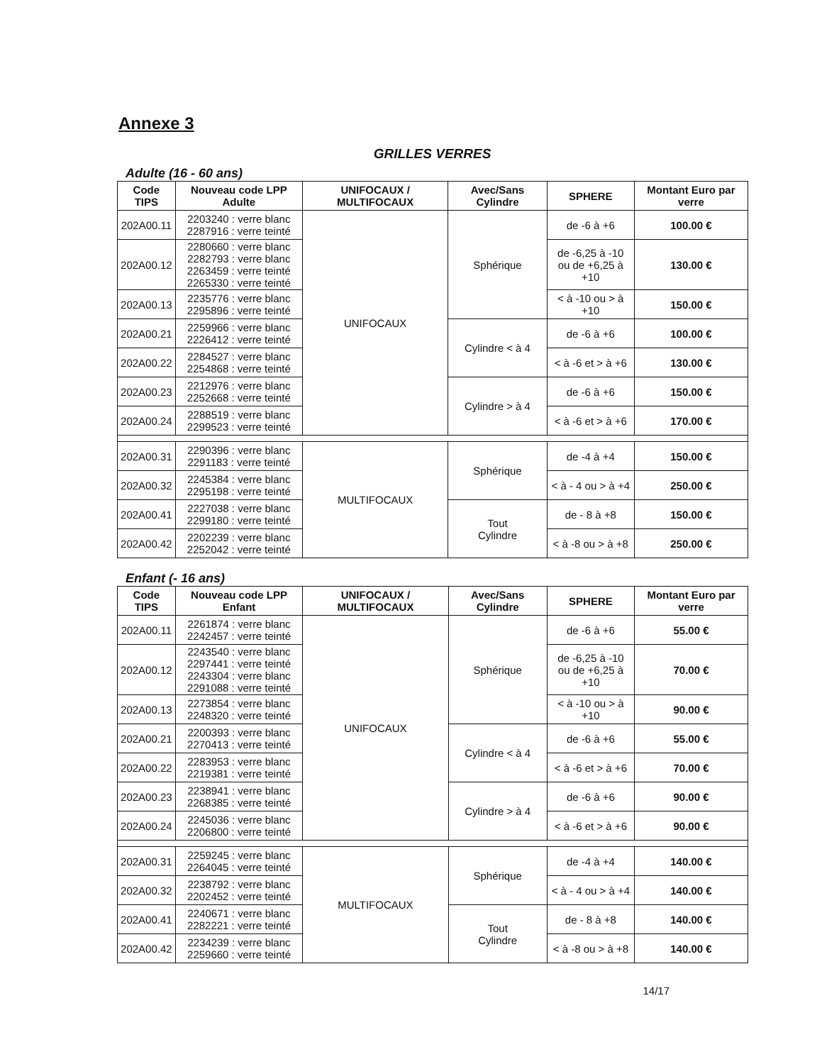Annexe 3
GRILLES VERRES
Adulte (16 - 60 ans)
| Code TIPS | Nouveau code LPP Adulte | UNIFOCAUX / MULTIFOCAUX | Avec/Sans Cylindre | SPHERE | Montant Euro par verre |
| --- | --- | --- | --- | --- | --- |
| 202A00.11 | 2203240 : verre blanc 2287916 : verre teinté | UNIFOCAUX | Sphérique | de -6 à +6 | 100.00 € |
| 202A00.12 | 2280660 : verre blanc 2282793 : verre blanc 2263459 : verre teinté 2265330 : verre teinté | | | de -6,25 à -10 ou de +6,25 à +10 | 130.00 € |
| 202A00.13 | 2235776 : verre blanc 2295896 : verre teinté | | | < à -10 ou > à +10 | 150.00 € |
| 202A00.21 | 2259966 : verre blanc 2226412 : verre teinté | | Cylindre < à 4 | de -6 à +6 | 100.00 € |
| 202A00.22 | 2284527 : verre blanc 2254868 : verre teinté | | | < à -6 et > à +6 | 130.00 € |
| 202A00.23 | 2212976 : verre blanc 2252668 : verre teinté | | Cylindre > à 4 | de -6 à +6 | 150.00 € |
| 202A00.24 | 2288519 : verre blanc 2299523 : verre teinté | | | < à -6 et > à +6 | 170.00 € |
| 202A00.31 | 2290396 : verre blanc 2291183 : verre teinté | MULTIFOCAUX | Sphérique | de -4 à +4 | 150.00 € |
| 202A00.32 | 2245384 : verre blanc 2295198 : verre teinté | | | < à - 4 ou > à +4 | 250.00 € |
| 202A00.41 | 2227038 : verre blanc 2299180 : verre teinté | | Tout Cylindre | de - 8 à +8 | 150.00 € |
| 202A00.42 | 2202239 : verre blanc 2252042 : verre teinté | | | < à -8 ou > à +8 | 250.00 € |
Enfant (- 16 ans)
| Code TIPS | Nouveau code LPP Enfant | UNIFOCAUX / MULTIFOCAUX | Avec/Sans Cylindre | SPHERE | Montant Euro par verre |
| --- | --- | --- | --- | --- | --- |
| 202A00.11 | 2261874 : verre blanc 2242457 : verre teinté | UNIFOCAUX | Sphérique | de -6 à +6 | 55.00 € |
| 202A00.12 | 2243540 : verre blanc 2297441 : verre teinté 2243304 : verre blanc 2291088 : verre teinté | | | de -6,25 à -10 ou de +6,25 à +10 | 70.00 € |
| 202A00.13 | 2273854 : verre blanc 2248320 : verre teinté | | | < à -10 ou > à +10 | 90.00 € |
| 202A00.21 | 2200393 : verre blanc 2270413 : verre teinté | | Cylindre < à 4 | de -6 à +6 | 55.00 € |
| 202A00.22 | 2283953 : verre blanc 2219381 : verre teinté | | | < à -6 et > à +6 | 70.00 € |
| 202A00.23 | 2238941 : verre blanc 2268385 : verre teinté | | Cylindre > à 4 | de -6 à +6 | 90.00 € |
| 202A00.24 | 2245036 : verre blanc 2206800 : verre teinté | | | < à -6 et > à +6 | 90.00 € |
| 202A00.31 | 2259245 : verre blanc 2264045 : verre teinté | MULTIFOCAUX | Sphérique | de -4 à +4 | 140.00 € |
| 202A00.32 | 2238792 : verre blanc 2202452 : verre teinté | | | < à - 4 ou > à +4 | 140.00 € |
| 202A00.41 | 2240671 : verre blanc 2282221 : verre teinté | | Tout Cylindre | de - 8 à +8 | 140.00 € |
| 202A00.42 | 2234239 : verre blanc 2259660 : verre teinté | | | < à -8 ou > à +8 | 140.00 € |
14/17